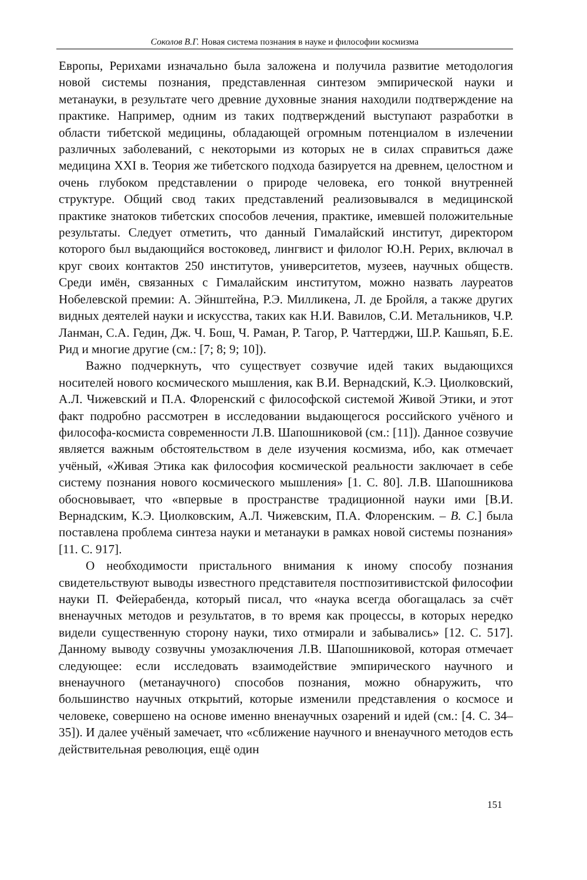Соколов В.Г. Новая система познания в науке и философии космизма
Европы, Рерихами изначально была заложена и получила развитие методология новой системы познания, представленная синтезом эмпирической науки и метанауки, в результате чего древние духовные знания находили подтверждение на практике. Например, одним из таких подтверждений выступают разработки в области тибетской медицины, обладающей огромным потенциалом в излечении различных заболеваний, с некоторыми из которых не в силах справиться даже медицина XXI в. Теория же тибетского подхода базируется на древнем, целостном и очень глубоком представлении о природе человека, его тонкой внутренней структуре. Общий свод таких представлений реализовывался в медицинской практике знатоков тибетских способов лечения, практике, имевшей положительные результаты. Следует отметить, что данный Гималайский институт, директором которого был выдающийся востоковед, лингвист и филолог Ю.Н. Рерих, включал в круг своих контактов 250 институтов, университетов, музеев, научных обществ. Среди имён, связанных с Гималайским институтом, можно назвать лауреатов Нобелевской премии: А. Эйнштейна, Р.Э. Милликена, Л. де Бройля, а также других видных деятелей науки и искусства, таких как Н.И. Вавилов, С.И. Метальников, Ч.Р. Ланман, С.А. Гедин, Дж. Ч. Бош, Ч. Раман, Р. Тагор, Р. Чаттерджи, Ш.Р. Кашьяп, Б.Е. Рид и многие другие (см.: [7; 8; 9; 10]).
Важно подчеркнуть, что существует созвучие идей таких выдающихся носителей нового космического мышления, как В.И. Вернадский, К.Э. Циолковский, А.Л. Чижевский и П.А. Флоренский с философской системой Живой Этики, и этот факт подробно рассмотрен в исследовании выдающегося российского учёного и философа-космиста современности Л.В. Шапошниковой (см.: [11]). Данное созвучие является важным обстоятельством в деле изучения космизма, ибо, как отмечает учёный, «Живая Этика как философия космической реальности заключает в себе систему познания нового космического мышления» [1. С. 80]. Л.В. Шапошникова обосновывает, что «впервые в пространстве традиционной науки ими [В.И. Вернадским, К.Э. Циолковским, А.Л. Чижевским, П.А. Флоренским. – В. С.] была поставлена проблема синтеза науки и метанауки в рамках новой системы познания» [11. С. 917].
О необходимости пристального внимания к иному способу познания свидетельствуют выводы известного представителя постпозитивистской философии науки П. Фейерабенда, который писал, что «наука всегда обогащалась за счёт вненаучных методов и результатов, в то время как процессы, в которых нередко видели существенную сторону науки, тихо отмирали и забывались» [12. С. 517]. Данному выводу созвучны умозаключения Л.В. Шапошниковой, которая отмечает следующее: если исследовать взаимодействие эмпирического научного и вненаучного (метанаучного) способов познания, можно обнаружить, что большинство научных открытий, которые изменили представления о космосе и человеке, совершено на основе именно вненаучных озарений и идей (см.: [4. С. 34–35]). И далее учёный замечает, что «сближение научного и вненаучного методов есть действительная революция, ещё один
151